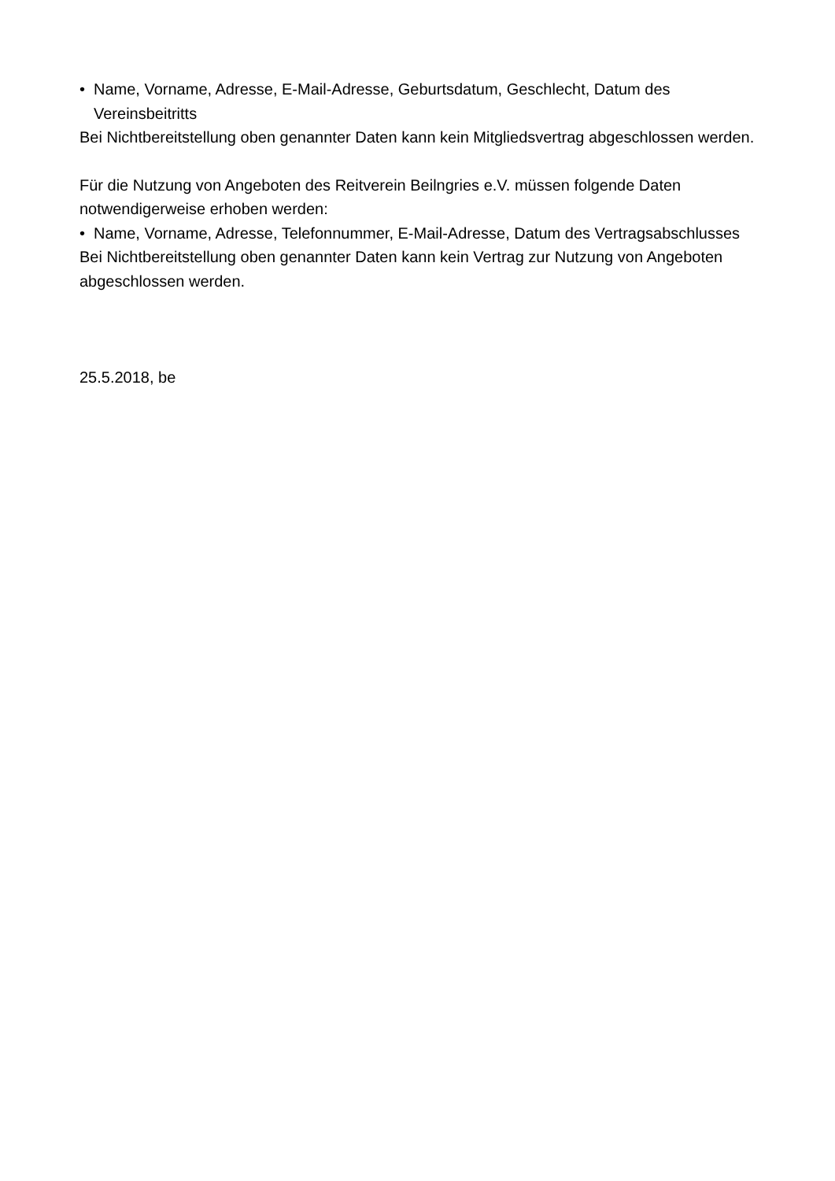• Name, Vorname, Adresse, E-Mail-Adresse, Geburtsdatum, Geschlecht, Datum des Vereinsbeitritts
Bei Nichtbereitstellung oben genannter Daten kann kein Mitgliedsvertrag abgeschlossen werden.
Für die Nutzung von Angeboten des Reitverein Beilngries e.V. müssen folgende Daten notwendigerweise erhoben werden:
• Name, Vorname, Adresse, Telefonnummer, E-Mail-Adresse, Datum des Vertragsabschlusses
Bei Nichtbereitstellung oben genannter Daten kann kein Vertrag zur Nutzung von Angeboten abgeschlossen werden.
25.5.2018, be